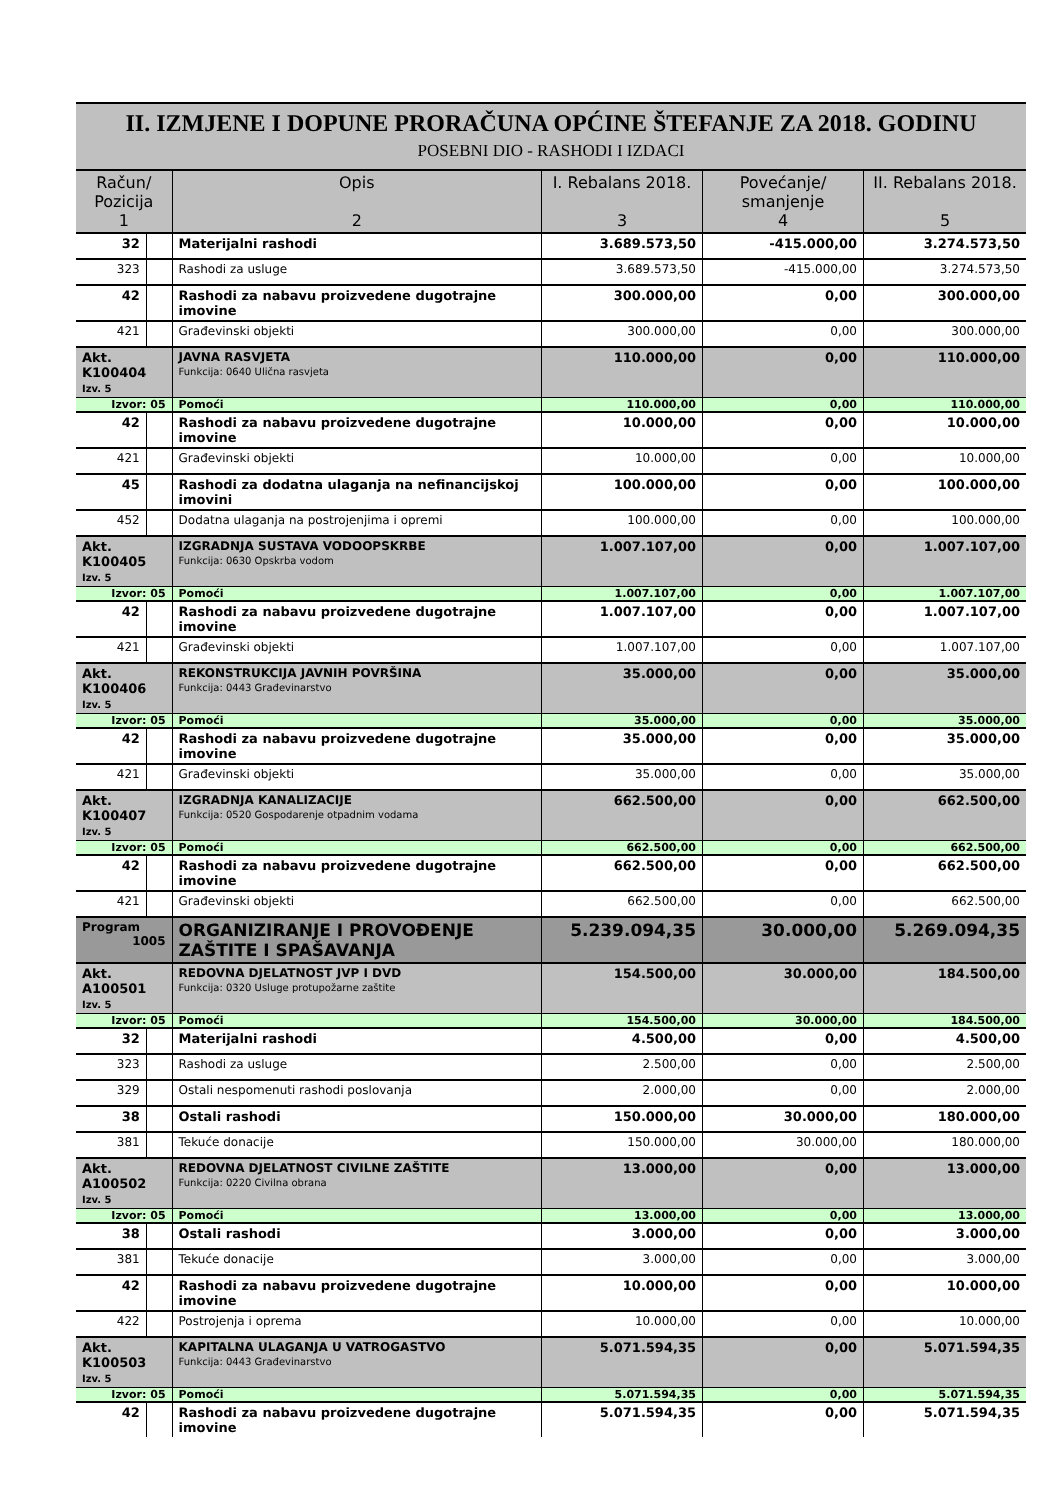II. IZMJENE I DOPUNE PRORAČUNA OPĆINE ŠTEFANJE ZA 2018. GODINU
POSEBNI DIO - RASHODI I IZDACI
| Račun/ Pozicija 1 | | Opis 2 | I. Rebalans 2018. 3 | Povećanje/ smanjenje 4 | II. Rebalans 2018. 5 |
| --- | --- | --- | --- | --- | --- |
| 32 | | Materijalni rashodi | 3.689.573,50 | -415.000,00 | 3.274.573,50 |
| 323 | | Rashodi za usluge | 3.689.573,50 | -415.000,00 | 3.274.573,50 |
| 42 | | Rashodi za nabavu proizvedene dugotrajne imovine | 300.000,00 | 0,00 | 300.000,00 |
| 421 | | Građevinski objekti | 300.000,00 | 0,00 | 300.000,00 |
| Akt. K100404 Izv. 5 | | JAVNA RASVJETA Funkcija: 0640 Ulična rasvjeta | 110.000,00 | 0,00 | 110.000,00 |
| Izvor: 05 | | Pomoći | 110.000,00 | 0,00 | 110.000,00 |
| 42 | | Rashodi za nabavu proizvedene dugotrajne imovine | 10.000,00 | 0,00 | 10.000,00 |
| 421 | | Građevinski objekti | 10.000,00 | 0,00 | 10.000,00 |
| 45 | | Rashodi za dodatna ulaganja na nefinancijskoj imovini | 100.000,00 | 0,00 | 100.000,00 |
| 452 | | Dodatna ulaganja na postrojenjima i opremi | 100.000,00 | 0,00 | 100.000,00 |
| Akt. K100405 Izv. 5 | | IZGRADNJA SUSTAVA VODOOPSKRBE Funkcija: 0630 Opskrba vodom | 1.007.107,00 | 0,00 | 1.007.107,00 |
| Izvor: 05 | | Pomoći | 1.007.107,00 | 0,00 | 1.007.107,00 |
| 42 | | Rashodi za nabavu proizvedene dugotrajne imovine | 1.007.107,00 | 0,00 | 1.007.107,00 |
| 421 | | Građevinski objekti | 1.007.107,00 | 0,00 | 1.007.107,00 |
| Akt. K100406 Izv. 5 | | REKONSTRUKCIJA JAVNIH POVRŠINA Funkcija: 0443 Građevinarstvo | 35.000,00 | 0,00 | 35.000,00 |
| Izvor: 05 | | Pomoći | 35.000,00 | 0,00 | 35.000,00 |
| 42 | | Rashodi za nabavu proizvedene dugotrajne imovine | 35.000,00 | 0,00 | 35.000,00 |
| 421 | | Građevinski objekti | 35.000,00 | 0,00 | 35.000,00 |
| Akt. K100407 Izv. 5 | | IZGRADNJA KANALIZACIJE Funkcija: 0520 Gospodarenje otpadnim vodama | 662.500,00 | 0,00 | 662.500,00 |
| Izvor: 05 | | Pomoći | 662.500,00 | 0,00 | 662.500,00 |
| 42 | | Rashodi za nabavu proizvedene dugotrajne imovine | 662.500,00 | 0,00 | 662.500,00 |
| 421 | | Građevinski objekti | 662.500,00 | 0,00 | 662.500,00 |
| Program 1005 | | ORGANIZIRANJE I PROVOĐENJE ZAŠTITE I SPAŠAVANJA | 5.239.094,35 | 30.000,00 | 5.269.094,35 |
| Akt. A100501 Izv. 5 | | REDOVNA DJELATNOST JVP I DVD Funkcija: 0320 Usluge protupožarne zaštite | 154.500,00 | 30.000,00 | 184.500,00 |
| Izvor: 05 | | Pomoći | 154.500,00 | 30.000,00 | 184.500,00 |
| 32 | | Materijalni rashodi | 4.500,00 | 0,00 | 4.500,00 |
| 323 | | Rashodi za usluge | 2.500,00 | 0,00 | 2.500,00 |
| 329 | | Ostali nespomenuti rashodi poslovanja | 2.000,00 | 0,00 | 2.000,00 |
| 38 | | Ostali rashodi | 150.000,00 | 30.000,00 | 180.000,00 |
| 381 | | Tekuće donacije | 150.000,00 | 30.000,00 | 180.000,00 |
| Akt. A100502 Izv. 5 | | REDOVNA DJELATNOST CIVILNE ZAŠTITE Funkcija: 0220 Civilna obrana | 13.000,00 | 0,00 | 13.000,00 |
| Izvor: 05 | | Pomoći | 13.000,00 | 0,00 | 13.000,00 |
| 38 | | Ostali rashodi | 3.000,00 | 0,00 | 3.000,00 |
| 381 | | Tekuće donacije | 3.000,00 | 0,00 | 3.000,00 |
| 42 | | Rashodi za nabavu proizvedene dugotrajne imovine | 10.000,00 | 0,00 | 10.000,00 |
| 422 | | Postrojenja i oprema | 10.000,00 | 0,00 | 10.000,00 |
| Akt. K100503 Izv. 5 | | KAPITALNA ULAGANJA U VATROGASTVO Funkcija: 0443 Građevinarstvo | 5.071.594,35 | 0,00 | 5.071.594,35 |
| Izvor: 05 | | Pomoći | 5.071.594,35 | 0,00 | 5.071.594,35 |
| 42 | | Rashodi za nabavu proizvedene dugotrajne imovine | 5.071.594,35 | 0,00 | 5.071.594,35 |